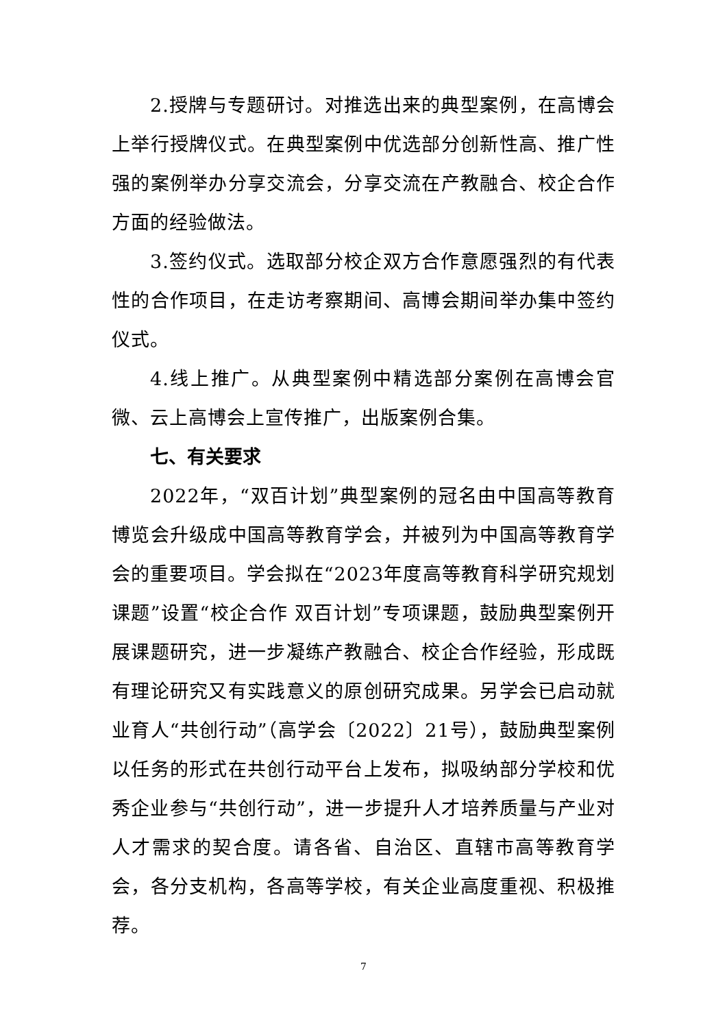2.授牌与专题研讨。对推选出来的典型案例，在高博会上举行授牌仪式。在典型案例中优选部分创新性高、推广性强的案例举办分享交流会，分享交流在产教融合、校企合作方面的经验做法。
3.签约仪式。选取部分校企双方合作意愿强烈的有代表性的合作项目，在走访考察期间、高博会期间举办集中签约仪式。
4.线上推广。从典型案例中精选部分案例在高博会官微、云上高博会上宣传推广，出版案例合集。
七、有关要求
2022年，“双百计划”典型案例的冠名由中国高等教育博览会升级成中国高等教育学会，并被列为中国高等教育学会的重要项目。学会拟在“2023年度高等教育科学研究规划课题”设置“校企合作 双百计划”专项课题，鼓励典型案例开展课题研究，进一步凝练产教融合、校企合作经验，形成既有理论研究又有实践意义的原创研究成果。另学会已启动就业育人“共创行动”（高学会〔2022〕21号），鼓励典型案例以任务的形式在共创行动平台上发布，拟吸纳部分学校和优秀企业参与“共创行动”，进一步提升人才培养质量与产业对人才需求的契合度。请各省、自治区、直辖市高等教育学会，各分支机构，各高等学校，有关企业高度重视、积极推荐。
7